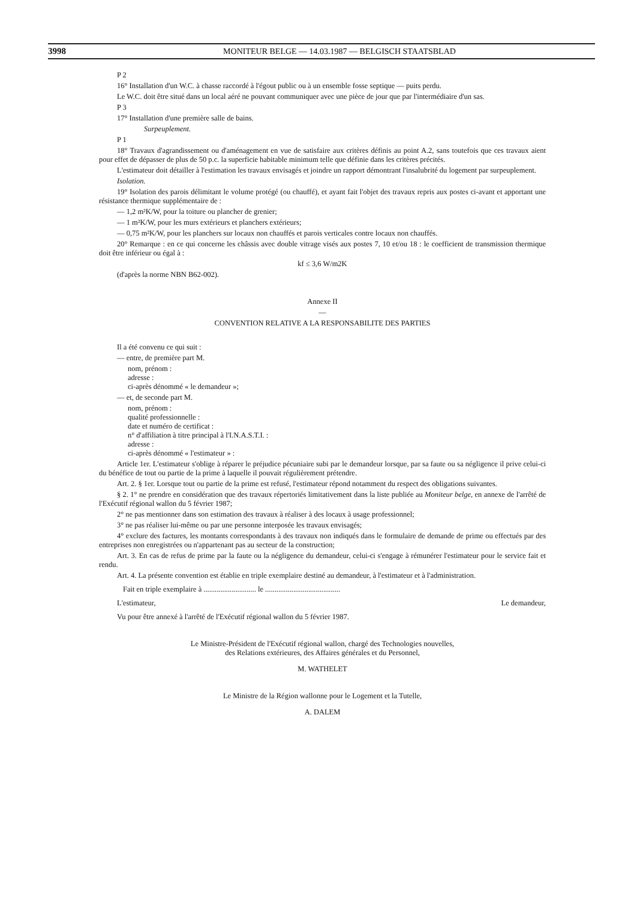3998 MONITEUR BELGE — 14.03.1987 — BELGISCH STAATSBLAD
P 2
16° Installation d'un W.C. à chasse raccordé à l'égout public ou à un ensemble fosse septique — puits perdu.
Le W.C. doit être situé dans un local aéré ne pouvant communiquer avec une pièce de jour que par l'intermédiaire d'un sas.
P 3
17° Installation d'une première salle de bains.
Surpeuplement.
P 1
18° Travaux d'agrandissement ou d'aménagement en vue de satisfaire aux critères définis au point A.2, sans toutefois que ces travaux aient pour effet de dépasser de plus de 50 p.c. la superficie habitable minimum telle que définie dans les critères précités.
L'estimateur doit détailler à l'estimation les travaux envisagés et joindre un rapport démontrant l'insalubrité du logement par surpeuplement.
Isolation.
19° Isolation des parois délimitant le volume protégé (ou chauffé), et ayant fait l'objet des travaux repris aux postes ci-avant et apportant une résistance thermique supplémentaire de :
— 1,2 m²K/W, pour la toiture ou plancher de grenier;
— 1 m²K/W, pour les murs extérieurs et planchers extérieurs;
— 0,75 m²K/W, pour les planchers sur locaux non chauffés et parois verticales contre locaux non chauffés.
20° Remarque : en ce qui concerne les châssis avec double vitrage visés aux postes 7, 10 et/ou 18 : le coefficient de transmission thermique doit être inférieur ou égal à :
kf ≤ 3,6 W/m2K
(d'après la norme NBN B62-002).
Annexe II
—
CONVENTION RELATIVE A LA RESPONSABILITE DES PARTIES
Il a été convenu ce qui suit :
— entre, de première part M.
nom, prénom :
adresse :
ci-après dénommé « le demandeur »;
— et, de seconde part M.
nom, prénom :
qualité professionnelle :
date et numéro de certificat :
n° d'affiliation à titre principal à l'I.N.A.S.T.I. :
adresse :
ci-après dénommé « l'estimateur » :
Article 1er. L'estimateur s'oblige à réparer le préjudice pécuniaire subi par le demandeur lorsque, par sa faute ou sa négligence il prive celui-ci du bénéfice de tout ou partie de la prime à laquelle il pouvait régulièrement prétendre.
Art. 2. § 1er. Lorsque tout ou partie de la prime est refusé, l'estimateur répond notamment du respect des obligations suivantes.
§ 2. 1° ne prendre en considération que des travaux répertoriés limitativement dans la liste publiée au Moniteur belge, en annexe de l'arrêté de l'Exécutif régional wallon du 5 février 1987;
2° ne pas mentionner dans son estimation des travaux à réaliser à des locaux à usage professionnel;
3° ne pas réaliser lui-même ou par une personne interposée les travaux envisagés;
4° exclure des factures, les montants correspondants à des travaux non indiqués dans le formulaire de demande de prime ou effectués par des entreprises non enregistrées ou n'appartenant pas au secteur de la construction;
Art. 3. En cas de refus de prime par la faute ou la négligence du demandeur, celui-ci s'engage à rémunérer l'estimateur pour le service fait et rendu.
Art. 4. La présente convention est établie en triple exemplaire destiné au demandeur, à l'estimateur et à l'administration.
Fait en triple exemplaire à ............................ le ........................................
L'estimateur, Le demandeur,
Vu pour être annexé à l'arrêté de l'Exécutif régional wallon du 5 février 1987.
Le Ministre-Président de l'Exécutif régional wallon, chargé des Technologies nouvelles,
des Relations extérieures, des Affaires générales et du Personnel,
M. WATHELET
Le Ministre de la Région wallonne pour le Logement et la Tutelle,
A. DALEM